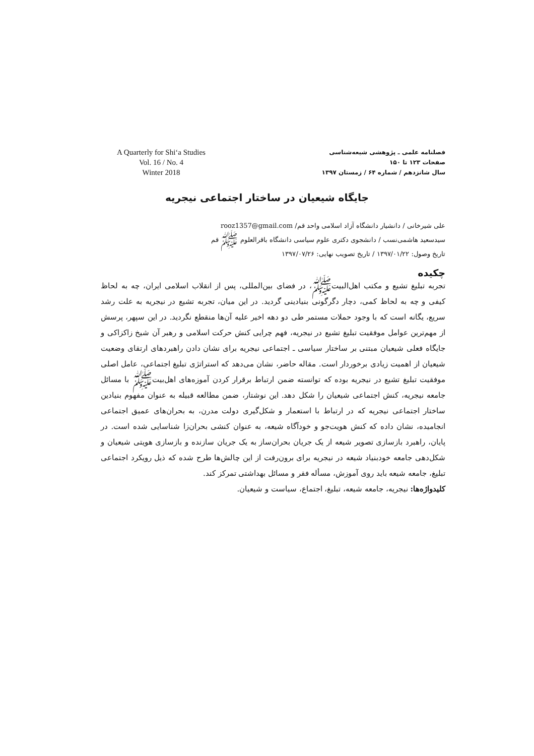A Quarterly for Shi‘a Studies
Vol. 16 / No. 4
Winter 2018
فصلنامه علمی ـ پژوهشی شیعه‌شناسی
صفحات ۱۲۳ تا ۱۵۰
سال شانزدهم / شماره ۶۴ / زمستان ۱۳۹۷
جایگاه شیعیان در ساختار اجتماعی نیجریه
علی شیرخانی / دانشیار دانشگاه آزاد اسلامی واحد قم/ rooz1357@gmail.com
سیدسعید هاشمی‌نسب / دانشجوی دکتری علوم سیاسی دانشگاه باقرالعلوم ﷺ قم
تاریخ وصول: ۱۳۹۷/۰۱/۲۲ / تاریخ تصویب نهایی: ۱۳۹۷/۰۷/۲۶
چکیده
تجربه تبلیغ تشیع و مکتب اهل‌البیت‌ﷺ، در فضای بین‌المللی، پس از انقلاب اسلامی ایران، چه به لحاظ کیفی و چه به لحاظ کمی، دچار دگرگونی بنیادینی گردید. در این میان، تجربه تشیع در نیجریه به علت رشد سریع، یگانه است که با وجود حملات مستمر طی دو دهه اخیر علیه آن‌ها منقطع نگردید. در این سپهر، پرسش از مهم‌ترین عوامل موفقیت تبلیغ تشیع در نیجریه، فهم چرایی کنش حرکت اسلامی و رهبر آن شیخ زاکزاکی و جایگاه فعلی شیعیان مبتنی بر ساختار سیاسی ـ اجتماعی نیجریه برای نشان دادن راهبردهای ارتقای وضعیت شیعیان از اهمیت زیادی برخوردار است. مقاله حاضر، نشان می‌دهد که استراتژی تبلیغ اجتماعی، عامل اصلی موفقیت تبلیغ تشیع در نیجریه بوده که توانسته ضمن ارتباط برقرار کردن آموزه‌های اهل‌بیت‌ﷺ با مسائل جامعه نیجریه، کنش اجتماعی شیعیان را شکل دهد. این نوشتار، ضمن مطالعه قبیله به عنوان مفهوم بنیادین ساختار اجتماعی نیجریه که در ارتباط با استعمار و شکل‌گیری دولت مدرن، به بحران‌های عمیق اجتماعی انجامیده، نشان داده که کنش هویت‌جو و خودآگاه شیعه، به عنوان کنشی بحران‌زا شناسایی شده است. در پایان، راهبرد بازسازی تصویر شیعه از یک جریان بحران‌ساز به یک جریان سازنده و بازسازی هویتی شیعیان و شکل‌دهی جامعه خودبنیاد شیعه در نیجریه برای برون‌رفت از این چالش‌ها طرح شده که ذیل رویکرد اجتماعی تبلیغ، جامعه شیعه باید روی آموزش، مسأله فقر و مسائل بهداشتی تمرکز کند.
کلیدواژه‌ها: نیجریه، جامعه شیعه، تبلیغ، اجتماع، سیاست و شیعیان.